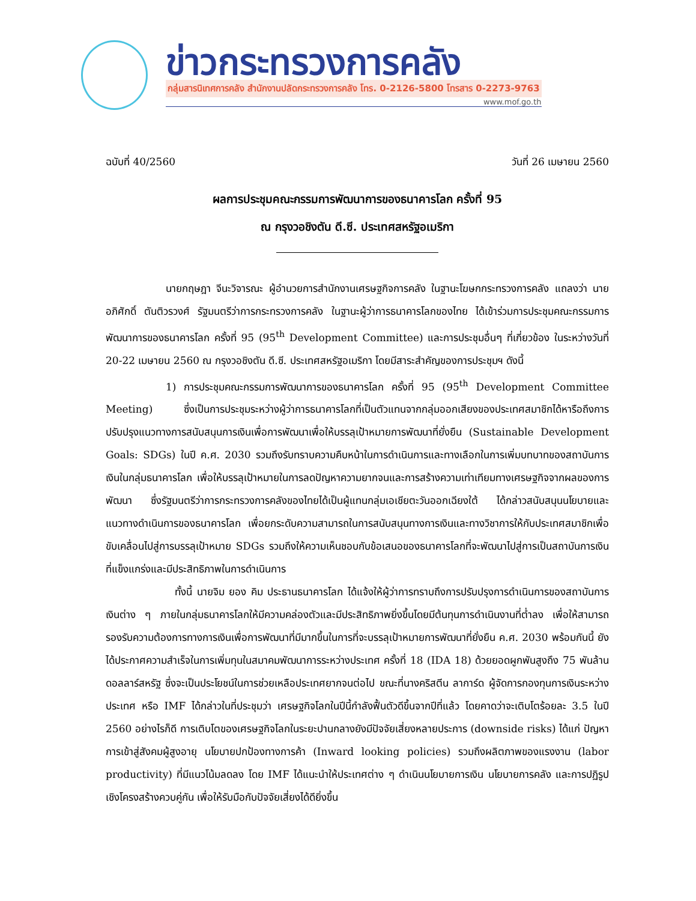ข่าวกระทรวงการคลัง
กลุ่มสารนิเทศการคลัง สำนักงานปลัดกระทรวงการคลัง โทร. 0-2126-5800 โทรสาร 0-2273-9763
www.mof.go.th
ฉบับที่ 40/2560 วันที่ 26 เมษายน 2560
ผลการประชุมคณะกรรมการพัฒนาการของธนาคารโลก ครั้งที่ 95
ณ กรุงวอชิงตัน ดี.ซี. ประเทศสหรัฐอเมริกา
นายกฤษฎา จีนะวิจารณะ ผู้อำนวยการสำนักงานเศรษฐกิจการคลัง ในฐานะโฆษกกระทรวงการคลัง แถลงว่า นายอภิศักดิ์ ตันติวรวงศ์ รัฐมนตรีว่าการกระทรวงการคลัง ในฐานะผู้ว่าการธนาคารโลกของไทย ได้เข้าร่วมการประชุมคณะกรรมการพัฒนาการของธนาคารโลก ครั้งที่ 95 (95<sup>th</sup> Development Committee) และการประชุมอื่นๆ ที่เกี่ยวข้อง ในระหว่างวันที่ 20-22 เมษายน 2560 ณ กรุงวอชิงตัน ดี.ซี. ประเทศสหรัฐอเมริกา โดยมีสาระสำคัญของการประชุมฯ ดังนี้
1) การประชุมคณะกรรมการพัฒนาการของธนาคารโลก ครั้งที่ 95 (95<sup>th</sup> Development Committee Meeting) ซึ่งเป็นการประชุมระหว่างผู้ว่าการธนาคารโลกที่เป็นตัวแทนจากกลุ่มออกเสียงของประเทศสมาชิกได้หารือถึงการปรับปรุงแนวทางการสนับสนุนการเงินเพื่อการพัฒนาเพื่อให้บรรลุเป้าหมายการพัฒนาที่ยั่งยืน (Sustainable Development Goals: SDGs) ในปี ค.ศ. 2030 รวมถึงรับทราบความคืบหน้าในการดำเนินการและทางเลือกในการเพิ่มบทบาทของสถาบันการเงินในกลุ่มธนาคารโลก เพื่อให้บรรลุเป้าหมายในการลดปัญหาความยากจนและการสร้างความเท่าเทียมทางเศรษฐกิจจากผลของการพัฒนา ซึ่งรัฐมนตรีว่าการกระทรวงการคลังของไทยได้เป็นผู้แทนกลุ่มเอเชียตะวันออกเฉียงใต้ ได้กล่าวสนับสนุนนโยบายและแนวทางดำเนินการของธนาคารโลก เพื่อยกระดับความสามารถในการสนับสนุนทางการเงินและทางวิชาการให้กับประเทศสมาชิกเพื่อขับเคลื่อนไปสู่การบรรลุเป้าหมาย SDGs รวมถึงให้ความเห็นชอบกับข้อเสนอของธนาคารโลกที่จะพัฒนาไปสู่การเป็นสถาบันการเงินที่แข็งแกร่งและมีประสิทธิภาพในการดำเนินการ
ทั้งนี้ นายจิม ยอง คิม ประธานธนาคารโลก ได้แจ้งให้ผู้ว่าการทราบถึงการปรับปรุงการดำเนินการของสถาบันการเงินต่าง ๆ ภายในกลุ่มธนาคารโลกให้มีความคล่องตัวและมีประสิทธิภาพยิ่งขึ้นโดยมีต้นทุนการดำเนินงานที่ต่ำลง เพื่อให้สามารถรองรับความต้องการทางการเงินเพื่อการพัฒนาที่มีมากขึ้นในการที่จะบรรลุเป้าหมายการพัฒนาที่ยั่งยืน ค.ศ. 2030 พร้อมกันนี้ ยังได้ประกาศความสำเร็จในการเพิ่มทุนในสมาคมพัฒนาการระหว่างประเทศ ครั้งที่ 18 (IDA 18) ด้วยยอดผูกพันสูงถึง 75 พันล้านดอลลาร์สหรัฐ ซึ่งจะเป็นประโยชน์ในการช่วยเหลือประเทศยากจนต่อไป ขณะที่นางคริสตีน ลาการ์ด ผู้จัดการกองทุนการเงินระหว่างประเทศ หรือ IMF ได้กล่าวในที่ประชุมว่า เศรษฐกิจโลกในปีนี้กำลังฟื้นตัวดีขึ้นจากปีที่แล้ว โดยคาดว่าจะเติบโตร้อยละ 3.5 ในปี 2560 อย่างไรก็ดี การเติบโตของเศรษฐกิจโลกในระยะปานกลางยังมีปัจจัยเสี่ยงหลายประการ (downside risks) ได้แก่ ปัญหาการเข้าสู่สังคมผู้สูงอายุ นโยบายปกป้องทางการค้า (Inward looking policies) รวมถึงผลิตภาพของแรงงาน (labor productivity) ที่มีแนวโน้มลดลง โดย IMF ได้แนะนำให้ประเทศต่าง ๆ ดำเนินนโยบายการเงิน นโยบายการคลัง และการปฏิรูปเชิงโครงสร้างควบคู่กัน เพื่อให้รับมือกับปัจจัยเสี่ยงได้ดียิ่งขึ้น